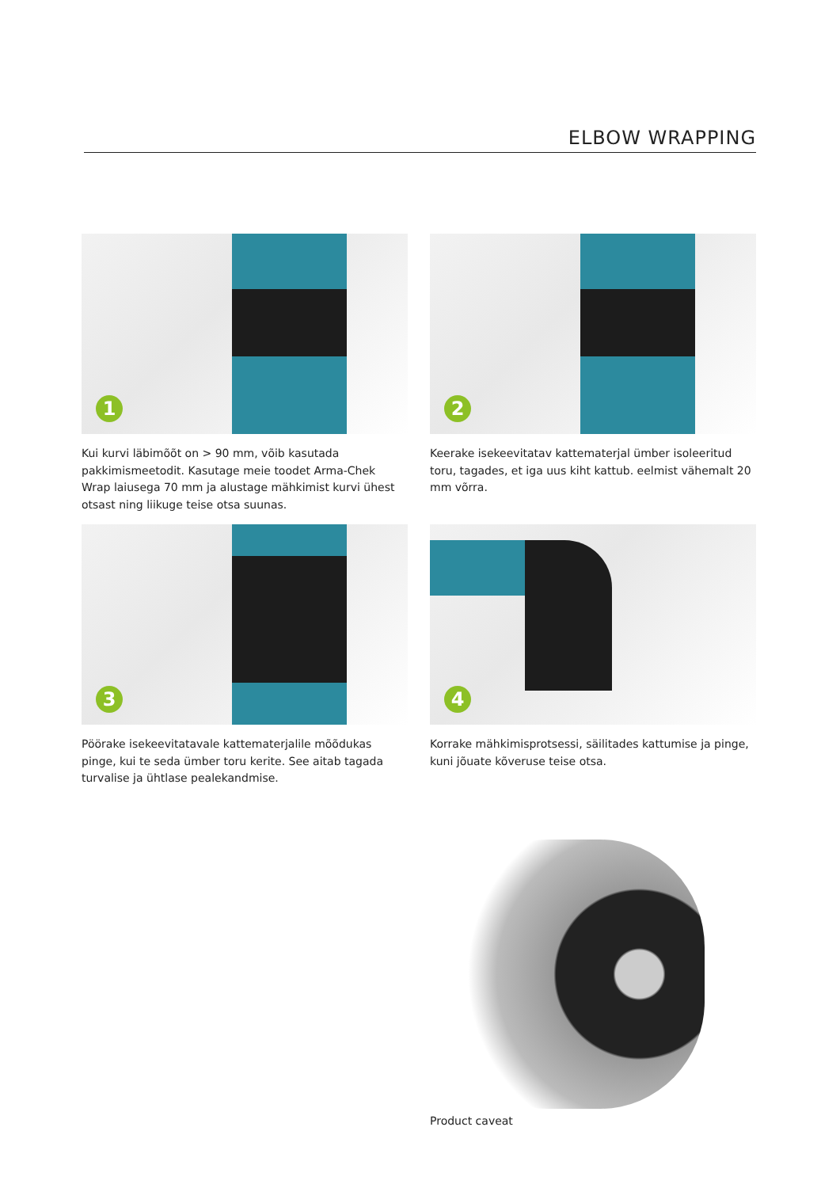ELBOW WRAPPING
1
Kui kurvi läbimõõt on > 90 mm, võib kasutada pakkimismeetodit. Kasutage meie toodet Arma-Chek Wrap laiusega 70 mm ja alustage mähkimist kurvi ühest otsast ning liikuge teise otsa suunas.
2
Keerake isekeevitatav kattematerjal ümber isoleeritud toru, tagades, et iga uus kiht kattub. eelmist vähemalt 20 mm võrra.
3
Pöörake isekeevitatavale kattematerjalile mõõdukas pinge, kui te seda ümber toru kerite. See aitab tagada turvalise ja ühtlase pealekandmise.
4
Korrake mähkimisprotsessi, säilitades kattumise ja pinge, kuni jõuate kõveruse teise otsa.
Product caveat